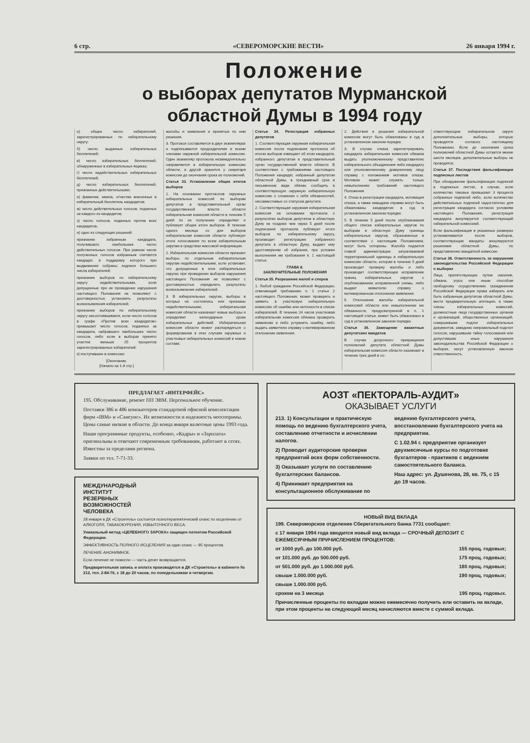6 стр. «СЕВЕРОМОРСКИЕ ВЕСТИ» 26 января 1994 г.
Положение
о выборах депутатов Мурманской
областной Думы в 1994 году
е) общее число избирателей, зарегистрированных по избирательному округу;
б) число выданных избирательных бюллетеней;
в) число избирательных бюллетеней, обнаруженных в избирательных ящиках;
г) число недействительных избирательных бюллетеней;
д) число избирательных бюллетеней, признанных действительными;
е) фамилии, имена, отчества внесенных в избирательный бюллетень кандидатов;
ж) число действительных голосов, поданных за каждого из кандидатов;
з) число голосов, поданных против всех кандидатов;
и) одно из следующих решений:
признание избранным кандидата, получившего наибольшее число действительных голосов. При равном числе полученных голосов избранным считается кандидат, в поддержку которого при выдвижении собраны подписи большего числа избирателей;
признание выборов по избирательному округу недействительными, если допущенные при их проведении нарушения настоящего Положения не позволяют с достоверностью установить результаты волеизъявления избирателей;
признание выборов по избирательному округу несостоявшимися, если число голосов в графе «Против всех кандидатов» превышает число голосов, поданных за кандидата, набравшего наибольшее число голосов, либо если в выборах принято участие меньше 25 процентов зарегистрированных избирателей;
к) поступившие в комиссию
[Окончание.
[Начало на 1-й стр.]
жалобы и заявления и принятые по ним решения.
3. Протокол составляется в двух экземплярах и подписывается председателем и всеми членами окружной избирательной комиссии. Один экземпляр протокола незамедлительно направляется в избирательную комиссию области, а другой хранится у секретаря комиссии до окончания срока ее полномочий.
Статья 33. Установление общих итогов выборов
1. На основании протоколов окружных избирательных комиссий по выборам депутатов в представительный орган государственной власти области избирательная комиссия области в течение 5 дней по их получении определяет и публикует общие итоги выборов. В течение одного месяца со дня выборов избирательная комиссия области публикует итоги голосования по всем избирательным округам в средствах массовой информации.
2. Избирательная комиссия области признает выборы по отдельным избирательным округам недействительными, если установит, что допущенные в этих избирательных округах при проведении выборов нарушения настоящего Положения не позволяют с достоверностью определить результаты волеизъявления избирателей.
3. В избирательных округах, выборы в которых не состоялись или признаны недействительными, избирательная комиссия области назначает новые выборы и определяет календарные сроки избирательных действий. Избирательная комиссия области может распорядиться о формировании в этих случаях окружных и участковых избирательных комиссий в новом составе.
Статья 34. Регистрация избранных депутатов
1. Соответствующая окружная избирательная комиссия после подписания протокола об итогах выборов извещает об этом кандидата, избранного депутатом в представительный орган государственной власти области. В соответствии с требованиями настоящего Положения кандидат, избранный депутатом областной Думы, в трехдневный срок в письменном виде обязан сообщить в соответствующую окружную избирательную комиссию о сложении с себя обязанностей, несовместимых со статусом депутата.
2. Соответствующая окружная избирательная комиссия на основании протокола о результатах выборов депутатов в областную Думу не позднее чем через 5 дней после подписания протокола публикует итоги выборов по избирательному округу, производит регистрацию избранного депутата в областную Думу, выдает ему удостоверение об избрании, при условии выполнения им требования п. 1 настоящей статьи.
ГЛАВА 8.
ЗАКЛЮЧИТЕЛЬНЫЕ ПОЛОЖЕНИЯ
Статья 35. Разрешение жалоб и споров
1. Любой гражданин Российской Федерации, отвечающий требованию п. 1 статьи 2 настоящего Положения, может проверить и заявить в участковую избирательную комиссию об ошибке или неточности в списке избирателей. В течение 24 часов участковая избирательная комиссия обязана проверить заявление и либо устранить ошибку, либо выдать заявителю справку о мотивированном отклонении заявления.
2. Действия и решения избирательной комиссии могут быть обжалованы в суд в установленном законом порядке.
3. В случае отказа зарегистрировать кандидата избирательная комиссия обязана выдать уполномоченному представителю избирательного объединения либо кандидату или уполномоченному доверенному лицу справку с изложением мотивов отказа. Мотивом может служить только невыполнение требований настоящего Положения.
4. Отказ в регистрации кандидата, мотивация отказа, а также невыдача справки могут быть обжалованы кандидатом в суд в установленном законом порядке.
5. В течение 5 дней после опубликования общего списка избирательных округов по выборам в областную Думу границы избирательных округов, образованных в соответствии с настоящим Положением, могут быть оспорены. Жалоба подается главой администрации затрагиваемой территориальной единицы в избирательную комиссию области, которая в течение 5 дней производит проверку жалобы и либо производит соответствующее исправление границ избирательных округов с опубликованием исправленной схемы, либо выдает заявителю справку о мотивированном отклонении заявления.
6. Отклонение жалобы избирательной комиссией области или невыполнение ею обязанности, предусмотренной в п. 1 настоящей статьи, может быть обжаловано в суд в установленном законом порядке.
Статья 36. Замещение вакантных депутатских мандатов
В случае досрочного прекращения полномочий депутата областной Думы избирательная комиссия области назначает в течение трех дней в со-
ответствующем избирательном округе дополнительные выборы, которые проводятся согласно настоящему Положению. Если до окончания срока полномочий областной Думы остается менее шести месяцев, дополнительные выборы не проводятся.
Статья 37. Последствия фальсификации подписных листов
При обнаружении фальсификации подписей в подписных листах, в случае, если количество таковых превышает 3 процента собранных подписей либо, если количество действительных подписей недостаточно для регистрации кандидата согласно условиям настоящего Положения, регистрация кандидата аннулируется соответствующей избирательной комиссией.
Если фальсификация в указанных размерах устанавливается после выборов, соответствующие мандаты аннулируются решением областной Думы, по представлению мандатной комиссии.
Статья 38. Ответственность за нарушения законодательства Российской Федерации о выборах
Лица, препятствующие путем насилия, обмана, угроз или иным способом свободному осуществлению гражданином Российской Федерации права избирать или быть избранным депутатом областной Думы, вести предварительную агитацию, а также члены избирательных комиссий, должностные лица государственных органов и организаций, общественных организаций, совершившие подлог избирательных документов, заведомо неправильный подсчет голосов, нарушившие тайну голосования или допустившие иные нарушения законодательства Российской Федерации о выборах, несут установленную законом ответственность.
ПРЕДЛАГАЕТ «ИНТЕРФЕЙС»
195. Обслуживание, ремонт ПП ЭВМ. Персональное обучение.
Поставки 386 и 486 компьютеров стандартной офисной комплектации фирм «IBM» и «Самсунг». Их возможности и надежность неоспоримы. Цены самые низкие в области. До конца января валютные цены 1993 года.
Наши программные продукты, особенно, «Кадры» и «Зарплата» оригинальны и отвечают современным требованиям, работают в сетях. Известны за пределами региона.
Заявки по тел. 7-71-33.
МЕЖДУНАРОДНЫЙ
ИНСТИТУТ
РЕЗЕРВНЫХ
ВОЗМОЖНОСТЕЙ
ЧЕЛОВЕКА
28 января в ДК «Строитель» состоится психотерапевтический сеанс по исцелению от АЛКОГОЛЯ, ТАБАКОКУРЕНИЯ, ИЗБЫТОЧНОГО ВЕСА.
Уникальный метод «ЦЕЛЕБНОГО ЗАРОКА» защищен патентом Российской Федерации.
ЭФФЕКТИВНОСТЬ ПОЛНОГО ИСЦЕЛЕНИЯ за один сеанс — 95 процентов.
ЛЕЧЕНИЕ АНОНИМНОЕ.
Если лечение не помогло — часть денег возвращается.
Предварительная запись и оплата производятся в ДК «Строитель» в кабинете № 212, тел. 2-84-76, с 18 до 20 часов, по понедельникам и четвергам.
АОЗТ «ПЕКТОРАЛЬ-АУДИТ»
ОКАЗЫВАЕТ УСЛУГИ
213. 1) Консультации и практическую помощь по ведению бухгалтерского учета, составлению отчетности и исчислении налогов.
2) Проводит аудиторские проверки предприятий всех форм собственности.
3) Оказывает услуги по составлению бухгалтерских балансов.
4) Принимает предприятия на консультационное обслуживание по ведению бухгалтерского учета, восстановлению бухгалтерского учета на предприятии.
С 1.02.94 г. предприятие организует двухмесячные курсы по подготовке бухгалтеров - практиков с ведением самостоятельного баланса.
Наш адрес: ул. Душенова, 28, кв. 75, с 15 до 19 часов.
НОВЫЙ ВИД ВКЛАДА
199. Североморское отделение Сберегательного банка 7731 сообщает:
с 17 января 1994 года вводится новый вид вклада — СРОЧНЫЙ ДЕПОЗИТ С ЕЖЕМЕСЯЧНЫМ ПРИЧИСЛЕНИЕМ ПРОЦЕНТОВ:
от 1000 руб. до 100.000 руб. 155 проц. годовых;
от 101.000 руб. до 500.000 руб. 175 проц. годовых;
от 501.000 руб. до 1.000.000 руб. 180 проц. годовых;
свыше 1.000.000 руб. 190 проц. годовых;
свыше 1.000.000 руб.
сроком на 3 месяца 195 проц. годовых.
Причисленные проценты по вкладам можно ежемесячно получить или оставить на вкладе, при этом проценты на следующий месяц начисляются вместе с суммой вклада.